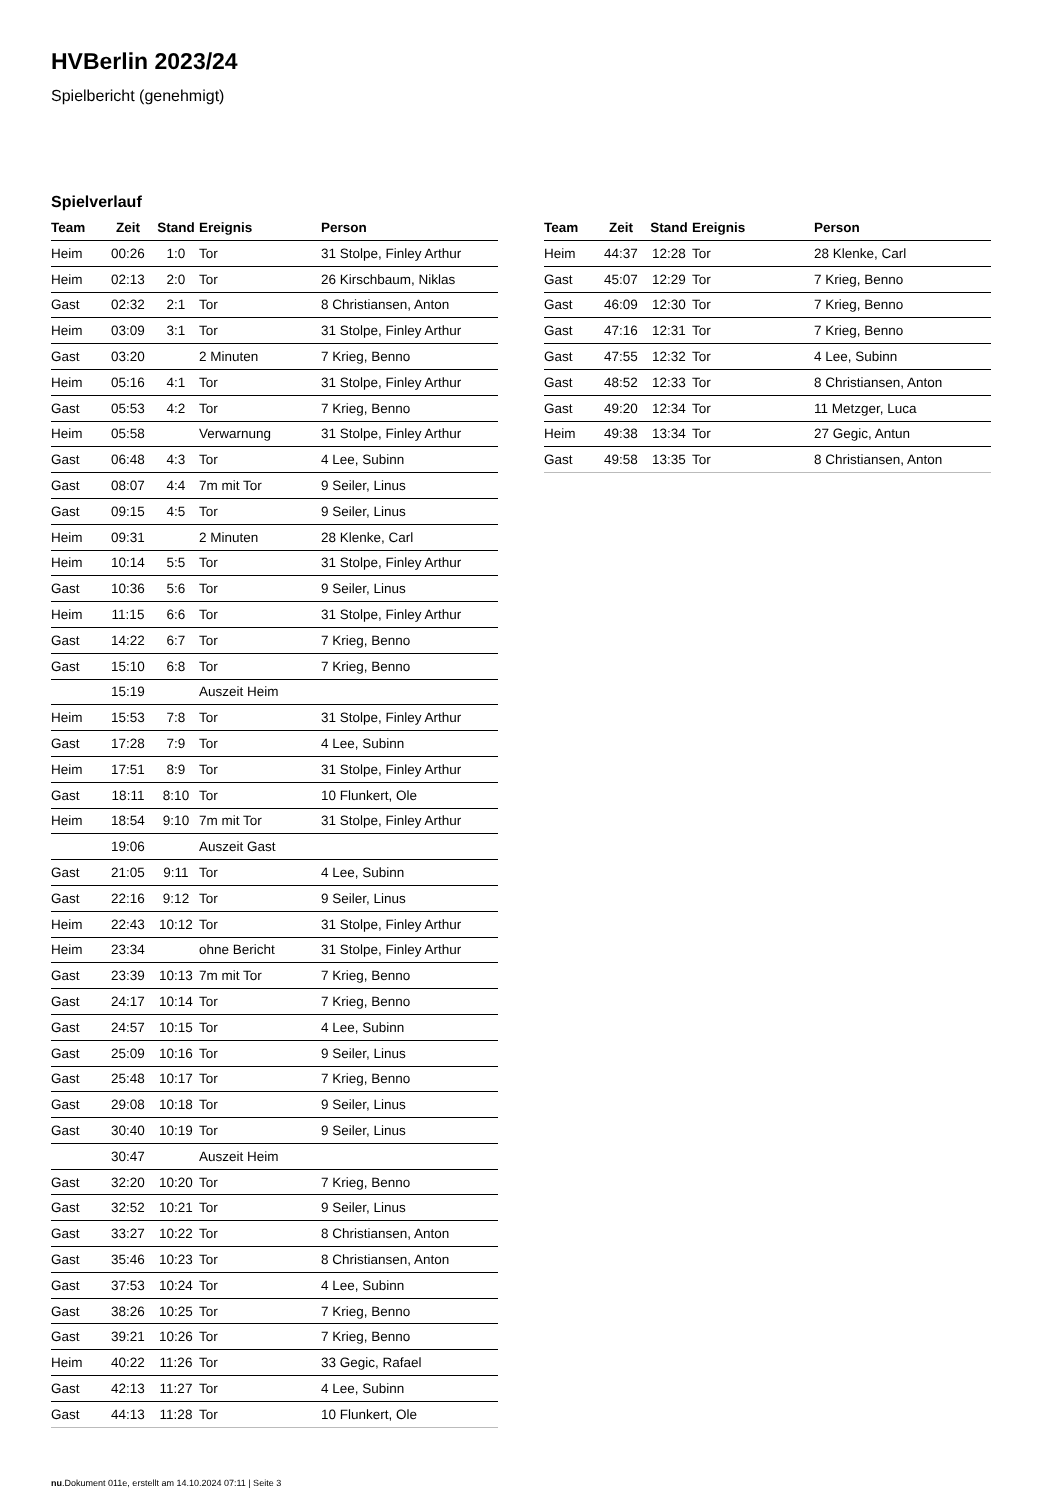HVBerlin 2023/24
Spielbericht (genehmigt)
Spielverlauf
| Team | Zeit | Stand | Ereignis | Person |
| --- | --- | --- | --- | --- |
| Heim | 00:26 | 1:0 | Tor | 31 Stolpe, Finley Arthur |
| Heim | 02:13 | 2:0 | Tor | 26 Kirschbaum, Niklas |
| Gast | 02:32 | 2:1 | Tor | 8 Christiansen, Anton |
| Heim | 03:09 | 3:1 | Tor | 31 Stolpe, Finley Arthur |
| Gast | 03:20 | | 2 Minuten | 7 Krieg, Benno |
| Heim | 05:16 | 4:1 | Tor | 31 Stolpe, Finley Arthur |
| Gast | 05:53 | 4:2 | Tor | 7 Krieg, Benno |
| Heim | 05:58 | | Verwarnung | 31 Stolpe, Finley Arthur |
| Gast | 06:48 | 4:3 | Tor | 4 Lee, Subinn |
| Gast | 08:07 | 4:4 | 7m mit Tor | 9 Seiler, Linus |
| Gast | 09:15 | 4:5 | Tor | 9 Seiler, Linus |
| Heim | 09:31 | | 2 Minuten | 28 Klenke, Carl |
| Heim | 10:14 | 5:5 | Tor | 31 Stolpe, Finley Arthur |
| Gast | 10:36 | 5:6 | Tor | 9 Seiler, Linus |
| Heim | 11:15 | 6:6 | Tor | 31 Stolpe, Finley Arthur |
| Gast | 14:22 | 6:7 | Tor | 7 Krieg, Benno |
| Gast | 15:10 | 6:8 | Tor | 7 Krieg, Benno |
| | 15:19 | | Auszeit Heim | |
| Heim | 15:53 | 7:8 | Tor | 31 Stolpe, Finley Arthur |
| Gast | 17:28 | 7:9 | Tor | 4 Lee, Subinn |
| Heim | 17:51 | 8:9 | Tor | 31 Stolpe, Finley Arthur |
| Gast | 18:11 | 8:10 | Tor | 10 Flunkert, Ole |
| Heim | 18:54 | 9:10 | 7m mit Tor | 31 Stolpe, Finley Arthur |
| | 19:06 | | Auszeit Gast | |
| Gast | 21:05 | 9:11 | Tor | 4 Lee, Subinn |
| Gast | 22:16 | 9:12 | Tor | 9 Seiler, Linus |
| Heim | 22:43 | 10:12 | Tor | 31 Stolpe, Finley Arthur |
| Heim | 23:34 | | ohne Bericht | 31 Stolpe, Finley Arthur |
| Gast | 23:39 | 10:13 | 7m mit Tor | 7 Krieg, Benno |
| Gast | 24:17 | 10:14 | Tor | 7 Krieg, Benno |
| Gast | 24:57 | 10:15 | Tor | 4 Lee, Subinn |
| Gast | 25:09 | 10:16 | Tor | 9 Seiler, Linus |
| Gast | 25:48 | 10:17 | Tor | 7 Krieg, Benno |
| Gast | 29:08 | 10:18 | Tor | 9 Seiler, Linus |
| Gast | 30:40 | 10:19 | Tor | 9 Seiler, Linus |
| | 30:47 | | Auszeit Heim | |
| Gast | 32:20 | 10:20 | Tor | 7 Krieg, Benno |
| Gast | 32:52 | 10:21 | Tor | 9 Seiler, Linus |
| Gast | 33:27 | 10:22 | Tor | 8 Christiansen, Anton |
| Gast | 35:46 | 10:23 | Tor | 8 Christiansen, Anton |
| Gast | 37:53 | 10:24 | Tor | 4 Lee, Subinn |
| Gast | 38:26 | 10:25 | Tor | 7 Krieg, Benno |
| Gast | 39:21 | 10:26 | Tor | 7 Krieg, Benno |
| Heim | 40:22 | 11:26 | Tor | 33 Gegic, Rafael |
| Gast | 42:13 | 11:27 | Tor | 4 Lee, Subinn |
| Gast | 44:13 | 11:28 | Tor | 10 Flunkert, Ole |
| Team | Zeit | Stand | Ereignis | Person |
| --- | --- | --- | --- | --- |
| Heim | 44:37 | 12:28 | Tor | 28 Klenke, Carl |
| Gast | 45:07 | 12:29 | Tor | 7 Krieg, Benno |
| Gast | 46:09 | 12:30 | Tor | 7 Krieg, Benno |
| Gast | 47:16 | 12:31 | Tor | 7 Krieg, Benno |
| Gast | 47:55 | 12:32 | Tor | 4 Lee, Subinn |
| Gast | 48:52 | 12:33 | Tor | 8 Christiansen, Anton |
| Gast | 49:20 | 12:34 | Tor | 11 Metzger, Luca |
| Heim | 49:38 | 13:34 | Tor | 27 Gegic, Antun |
| Gast | 49:58 | 13:35 | Tor | 8 Christiansen, Anton |
nu.Dokument 011e, erstellt am 14.10.2024 07:11 | Seite 3